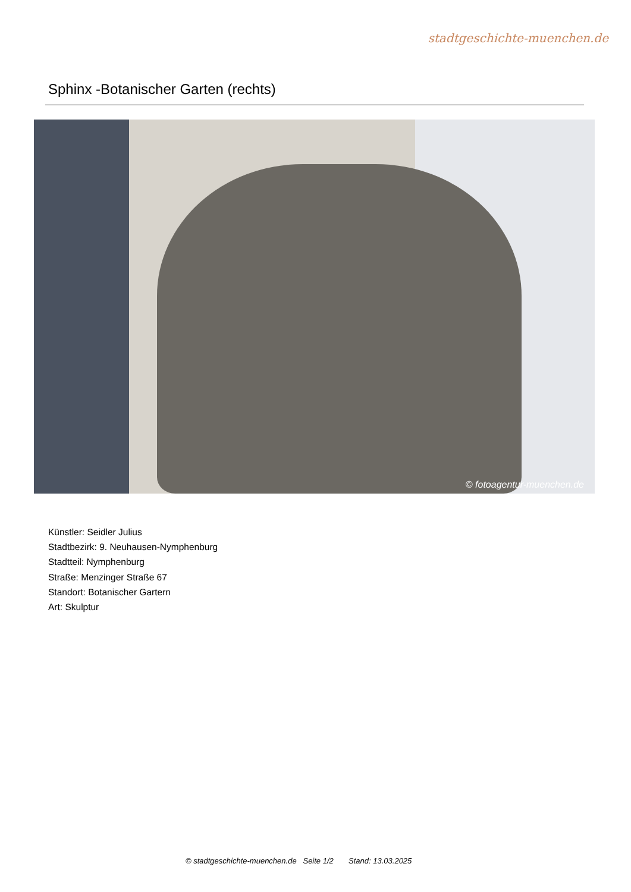stadtgeschichte-muenchen.de
Sphinx -Botanischer Garten (rechts)
© fotoagentur-muenchen.de
Künstler: Seidler Julius
Stadtbezirk: 9. Neuhausen-Nymphenburg
Stadtteil: Nymphenburg
Straße: Menzinger Straße 67
Standort: Botanischer Gartern
Art: Skulptur
© stadtgeschichte-muenchen.de Seite 1/2 Stand: 13.03.2025